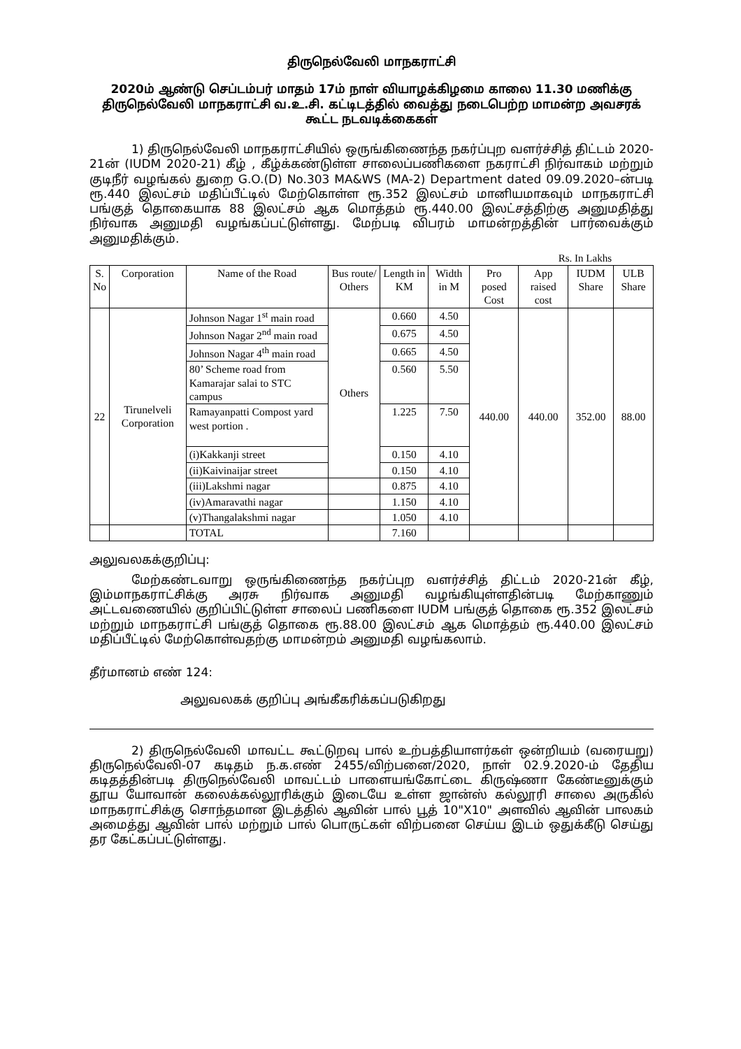திருநெல்வேலி மாநகராட்சி
2020ம் ஆண்டு செப்டம்பர் மாதம் 17ம் நாள் வியாழக்கிழமை காலை 11.30 மணிக்கு திருநெல்வேலி மாநகராட்சி வ.உ.சி. கட்டிடத்தில் வைத்து நடைபெற்ற மாமன்ற அவசரக் கூட்ட நடவடிக்கைகள்
1) திருநெல்வேலி மாநகராட்சியில் ஒருங்கிணைந்த நகர்ப்புற வளர்ச்சித் திட்டம் 2020-21ன் (IUDM 2020-21) கீழ் , கீழ்க்கண்டுள்ள சாலைப்பணிகளை நகராட்சி நிர்வாகம் மற்றும் குடிநீர் வழங்கல் துறை G.O.(D) No.303 MA&WS (MA-2) Department dated 09.09.2020–ன்படி ரூ.440 இலட்சம் மதிப்பீட்டில் மேற்கொள்ள ரூ.352 இலட்சம் மானியமாகவும் மாநகராட்சி பங்குத் தொகையாக 88 இலட்சம் ஆக மொத்தம் ரூ.440.00 இலட்சத்திற்கு அனுமதித்து நிர்வாக அனுமதி வழங்கப்பட்டுள்ளது. மேற்படி விபரம் மாமன்றத்தின் பார்வைக்கும் அனுமதிக்கும்.
Rs. In Lakhs
| S. No | Corporation | Name of the Road | Bus route/ Others | Length in KM | Width in M | Pro posed Cost | App raised cost | IUDM Share | ULB Share |
| --- | --- | --- | --- | --- | --- | --- | --- | --- | --- |
| 22 | Tirunelveli Corporation | Johnson Nagar 1<sup>st</sup> main road | Others | 0.660 | 4.50 | 440.00 | 440.00 | 352.00 | 88.00 |
| | | Johnson Nagar 2<sup>nd</sup> main road | | 0.675 | 4.50 | | | | |
| | | Johnson Nagar 4<sup>th</sup> main road | | 0.665 | 4.50 | | | | |
| | | 80’ Scheme road from Kamarajar salai to STC campus | | 0.560 | 5.50 | | | | |
| | | Ramayanpatti Compost yard west portion . | | 1.225 | 7.50 | | | | |
| | | (i)Kakkanji street | | 0.150 | 4.10 | | | | |
| | | (ii)Kaivinaijar street | | 0.150 | 4.10 | | | | |
| | | (iii)Lakshmi nagar | | 0.875 | 4.10 | | | | |
| | | (iv)Amaravathi nagar | | 1.150 | 4.10 | | | | |
| | | (v)Thangalakshmi nagar | | 1.050 | 4.10 | | | | |
| | | TOTAL | | 7.160 | | | | | |
அலுவலகக்குறிப்பு:
மேற்கண்டவாறு ஒருங்கிணைந்த நகர்ப்புற வளர்ச்சித் திட்டம் 2020-21ன் கீழ், இம்மாநகராட்சிக்கு அரசு நிர்வாக அனுமதி வழங்கியுள்ளதின்படி மேற்காணும் அட்டவணையில் குறிப்பிட்டுள்ள சாலைப் பணிகளை IUDM பங்குத் தொகை ரூ.352 இலட்சம் மற்றும் மாநகராட்சி பங்குத் தொகை ரூ.88.00 இலட்சம் ஆக மொத்தம் ரூ.440.00 இலட்சம் மதிப்பீட்டில் மேற்கொள்வதற்கு மாமன்றம் அனுமதி வழங்கலாம்.
தீர்மானம் எண் 124:
அலுவலகக் குறிப்பு அங்கீகரிக்கப்படுகிறது
2) திருநெல்வேலி மாவட்ட கூட்டுறவு பால் உற்பத்தியாளர்கள் ஒன்றியம் (வரையறு) திருநெல்வேலி-07 கடிதம் ந.க.எண் 2455/விற்பனை/2020, நாள் 02.9.2020-ம் தேதிய கடிதத்தின்படி திருநெல்வேலி மாவட்டம் பாளையங்கோட்டை கிருஷ்ணா கேண்டீனுக்கும் தூய யோவான் கலைக்கல்லூரிக்கும் இடையே உள்ள ஜான்ஸ் கல்லூரி சாலை அருகில் மாநகராட்சிக்கு சொந்தமான இடத்தில் ஆவின் பால் பூத் 10"X10" அளவில் ஆவின் பாலகம் அமைத்து ஆவின் பால் மற்றும் பால் பொருட்கள் விற்பனை செய்ய இடம் ஒதுக்கீடு செய்து தர கேட்கப்பட்டுள்ளது.